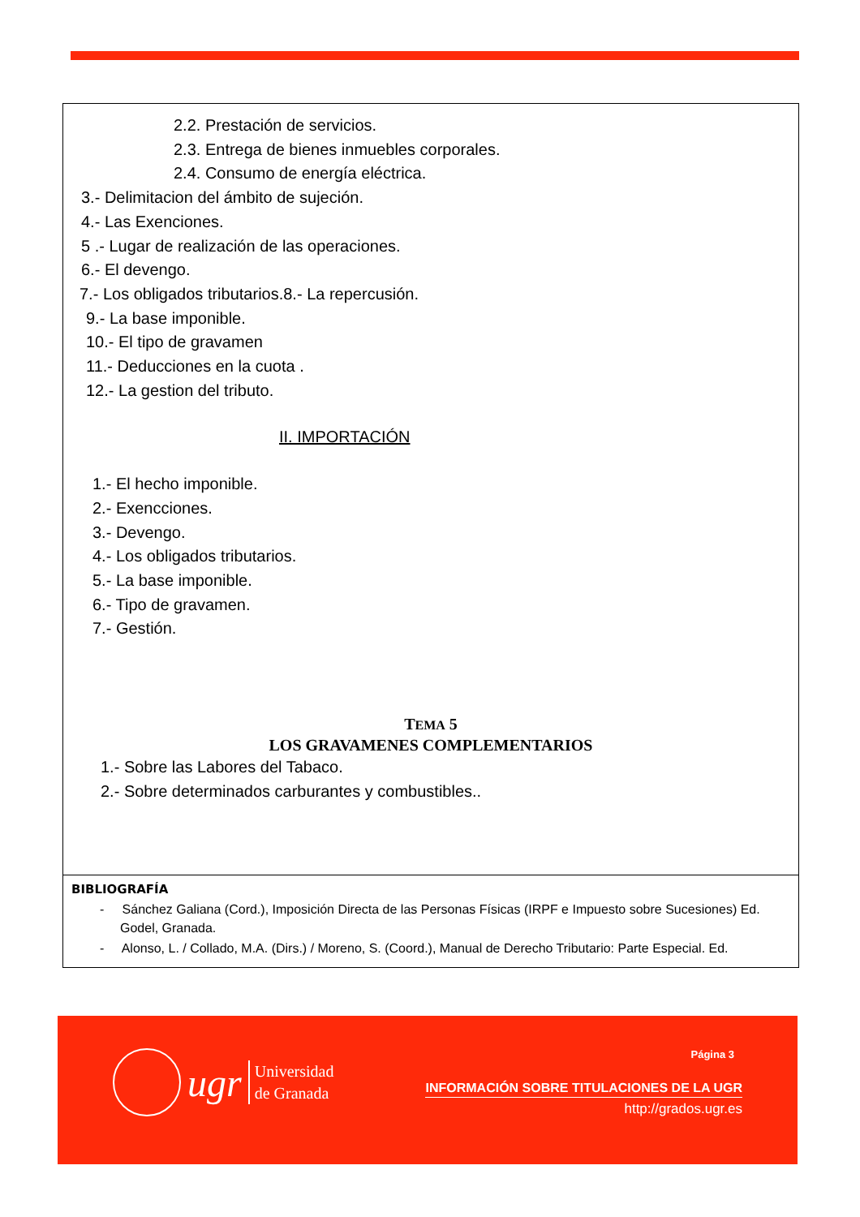2.2. Prestación de servicios.
2.3. Entrega de bienes inmuebles corporales.
2.4. Consumo de energía eléctrica.
3.- Delimitacion del ámbito de sujeción.
4.- Las Exenciones.
5 .- Lugar de realización de las operaciones.
6.- El devengo.
7.- Los obligados tributarios.8.- La repercusión.
9.- La base imponible.
10.- El tipo de gravamen
11.- Deducciones en la cuota .
12.- La gestion del tributo.
II. IMPORTACIÓN
1.- El hecho imponible.
2.- Exencciones.
3.- Devengo.
4.- Los obligados tributarios.
5.- La base imponible.
6.- Tipo de gravamen.
7.- Gestión.
TEMA 5
LOS GRAVAMENES COMPLEMENTARIOS
1.- Sobre las Labores del Tabaco.
2.- Sobre determinados carburantes y combustibles..
BIBLIOGRAFÍA
- Sánchez Galiana (Cord.), Imposición Directa de las Personas Físicas (IRPF e Impuesto sobre Sucesiones) Ed. Godel, Granada.
- Alonso, L. / Collado, M.A. (Dirs.) / Moreno, S. (Coord.), Manual de Derecho Tributario: Parte Especial. Ed.
ugr Universidad
de Granada
Página 3
INFORMACIÓN SOBRE TITULACIONES DE LA UGR
http://grados.ugr.es